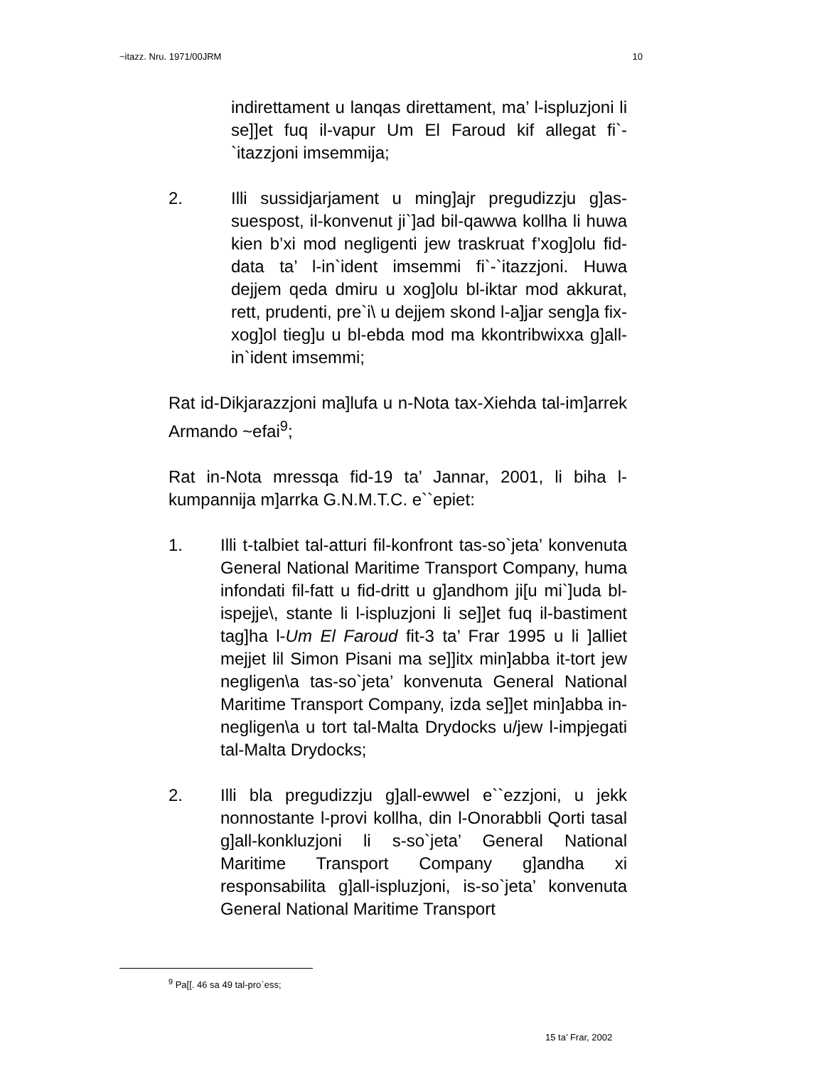~itazz. Nru. 1971/00JRM 10
indirettament u lanqas direttament, ma’ l-ispluzjoni li se]]et fuq il-vapur Um El Faroud kif allegat fi`-`itazzjoni imsemmija;
2. Illi sussidjarjament u ming]ajr pregudizzju g]as-suespost, il-konvenut ji`]ad bil-qawwa kollha li huwa kien b’xi mod negligenti jew traskruat f’xog]olu fid-data ta’ l-in`ident imsemmi fi`-`itazzjoni. Huwa dejjem qeda dmiru u xog]olu bl-iktar mod akkurat, rett, prudenti, pre`i\ u dejjem skond l-a]jar seng]a fix-xog]ol tieg]u u bl-ebda mod ma kkontribwixxa g]all-in`ident imsemmi;
Rat id-Dikjarazzjoni ma]lufa u n-Nota tax-Xiehda tal-im]arrek Armando ~efai<sup>9</sup>;
Rat in-Nota mressqa fid-19 ta’ Jannar, 2001, li biha l-kumpannija m]arrka G.N.M.T.C. e``epiet:
1. Illi t-talbiet tal-atturi fil-konfront tas-so`jeta’ konvenuta General National Maritime Transport Company, huma infondati fil-fatt u fid-dritt u g]andhom ji[u mi`]uda bl-ispejje\, stante li l-ispluzjoni li se]]et fuq il-bastiment tag]ha l-Um El Faroud fit-3 ta’ Frar 1995 u li ]alliet mejjet lil Simon Pisani ma se]]itx min]abba it-tort jew negligen\a tas-so`jeta’ konvenuta General National Maritime Transport Company, izda se]]et min]abba in-negligen\a u tort tal-Malta Drydocks u/jew l-impjegati tal-Malta Drydocks;
2. Illi bla pregudizzju g]all-ewwel e``ezzjoni, u jekk nonnostante l-provi kollha, din l-Onorabbli Qorti tasal g]all-konkluzjoni li s-so`jeta’ General National Maritime Transport Company g]andha xi responsabilita g]all-ispluzjoni, is-so`jeta’ konvenuta General National Maritime Transport
<sup>9</sup> Pa[[. 46 sa 49 tal-pro`ess;
15 ta’ Frar, 2002